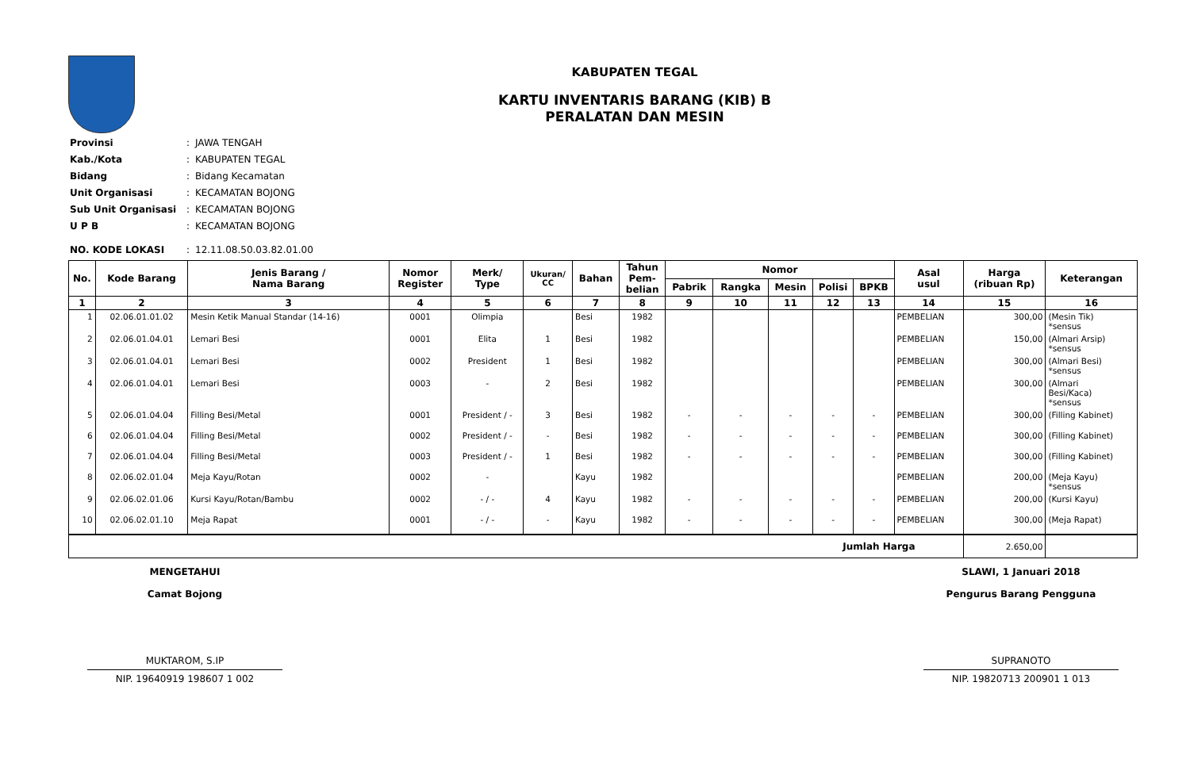KABUPATEN TEGAL
KARTU INVENTARIS BARANG (KIB) B
PERALATAN DAN MESIN
| Provinsi | : | JAWA TENGAH |
| Kab./Kota | : | KABUPATEN TEGAL |
| Bidang | : | Bidang Kecamatan |
| Unit Organisasi | : | KECAMATAN BOJONG |
| Sub Unit Organisasi | : | KECAMATAN BOJONG |
| U P B | : | KECAMATAN BOJONG |
| NO. KODE LOKASI | : | 12.11.08.50.03.82.01.00 |
| No. | Kode Barang | Jenis Barang / Nama Barang | Nomor Register | Merk/ Type | Ukuran/ CC | Bahan | Tahun Pem- belian | Nomor | | | | | Asal usul | Harga (ribuan Rp) | Keterangan |
| --- | --- | --- | --- | --- | --- | --- | --- | --- | --- | --- | --- | --- | --- | --- | --- |
| | | | | | | | | Pabrik | Rangka | Mesin | Polisi | BPKB | | | |
| 1 | 2 | 3 | 4 | 5 | 6 | 7 | 8 | 9 | 10 | 11 | 12 | 13 | 14 | 15 | 16 |
| 1 | 02.06.01.01.02 | Mesin Ketik Manual Standar (14-16) | 0001 | Olimpia | | Besi | 1982 | | | | | | PEMBELIAN | 300,00 | (Mesin Tik) *sensus |
| 2 | 02.06.01.04.01 | Lemari Besi | 0001 | Elita | 1 | Besi | 1982 | | | | | | PEMBELIAN | 150,00 | (Almari Arsip) *sensus |
| 3 | 02.06.01.04.01 | Lemari Besi | 0002 | President | 1 | Besi | 1982 | | | | | | PEMBELIAN | 300,00 | (Almari Besi) *sensus |
| 4 | 02.06.01.04.01 | Lemari Besi | 0003 | - | 2 | Besi | 1982 | | | | | | PEMBELIAN | 300,00 | (Almari Besi/Kaca) *sensus |
| 5 | 02.06.01.04.04 | Filling Besi/Metal | 0001 | President / - | 3 | Besi | 1982 | - | - | - | - | - | PEMBELIAN | 300,00 | (Filling Kabinet) |
| 6 | 02.06.01.04.04 | Filling Besi/Metal | 0002 | President / - | - | Besi | 1982 | - | - | - | - | - | PEMBELIAN | 300,00 | (Filling Kabinet) |
| 7 | 02.06.01.04.04 | Filling Besi/Metal | 0003 | President / - | 1 | Besi | 1982 | - | - | - | - | - | PEMBELIAN | 300,00 | (Filling Kabinet) |
| 8 | 02.06.02.01.04 | Meja Kayu/Rotan | 0002 | - | | Kayu | 1982 | | | | | | PEMBELIAN | 200,00 | (Meja Kayu) *sensus |
| 9 | 02.06.02.01.06 | Kursi Kayu/Rotan/Bambu | 0002 | - / - | 4 | Kayu | 1982 | - | - | - | - | - | PEMBELIAN | 200,00 | (Kursi Kayu) |
| 10 | 02.06.02.01.10 | Meja Rapat | 0001 | - / - | - | Kayu | 1982 | - | - | - | - | - | PEMBELIAN | 300,00 | (Meja Rapat) |
| Jumlah Harga | | | | | | | | | | | | | | 2.650,00 | |
MENGETAHUI
Camat Bojong
MUKTAROM, S.IP
NIP. 19640919 198607 1 002
SLAWI, 1 Januari 2018
Pengurus Barang Pengguna
SUPRANOTO
NIP. 19820713 200901 1 013